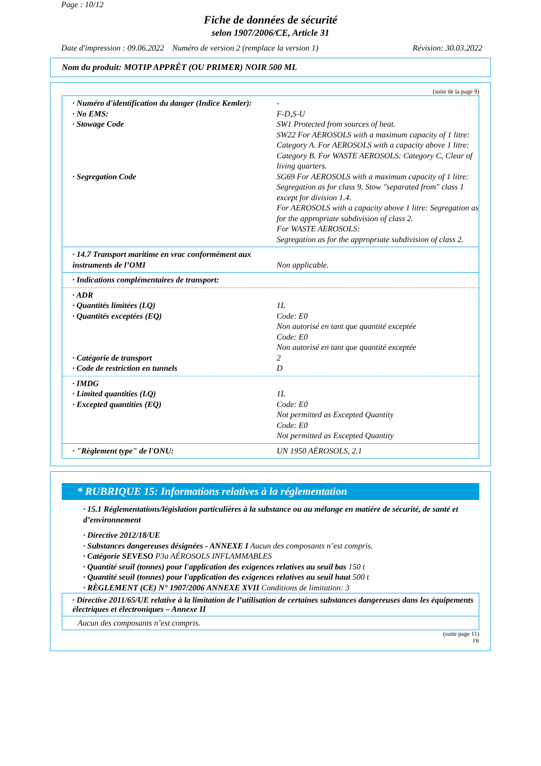Page : 10/12
Fiche de données de sécurité
selon 1907/2006/CE, Article 31
Date d'impression : 09.06.2022 Numéro de version 2 (remplace la version 1) Révision: 30.03.2022
Nom du produit: MOTIP APPRÊT (OU PRIMER) NOIR 500 ML
(suite de la page 9)
· Numéro d'identification du danger (Indice Kemler):
-
· No EMS: F-D,S-U
· Stowage Code SW1 Protected from sources of heat.
SW22 For AEROSOLS with a maximum capacity of 1 litre: Category A. For AEROSOLS with a capacity above 1 litre: Category B. For WASTE AEROSOLS: Category C, Clear of living quarters.
· Segregation Code SG69 For AEROSOLS with a maximum capacity of 1 litre:
Segregation as for class 9. Stow "separated from" class 1 except for division 1.4.
For AEROSOLS with a capacity above 1 litre: Segregation as for the appropriate subdivision of class 2.
For WASTE AEROSOLS:
Segregation as for the appropriate subdivision of class 2.
· 14.7 Transport maritime en vrac conformément aux instruments de l’OMI
Non applicable.
· Indications complémentaires de transport:
· ADR
· Quantités limitées (LQ) 1L
· Quantités exceptées (EQ) Code: E0
Non autorisé en tant que quantité exceptée
Code: E0
Non autorisé en tant que quantité exceptée
· Catégorie de transport 2
· Code de restriction en tunnels D
· IMDG
· Limited quantities (LQ) 1L
· Excepted quantities (EQ) Code: E0
Not permitted as Excepted Quantity
Code: E0
Not permitted as Excepted Quantity
· "Règlement type" de l'ONU: UN 1950 AÉROSOLS, 2.1
* RUBRIQUE 15: Informations relatives à la réglementation
· 15.1 Réglementations/législation particulières à la substance ou au mélange en matière de sécurité, de santé et d’environnement
· Directive 2012/18/UE
· Substances dangereuses désignées - ANNEXE I Aucun des composants n’est compris.
· Catégorie SEVESO P3a AÉROSOLS INFLAMMABLES
· Quantité seuil (tonnes) pour l'application des exigences relatives au seuil bas 150 t
· Quantité seuil (tonnes) pour l'application des exigences relatives au seuil haut 500 t
· RÈGLEMENT (CE) N° 1907/2006 ANNEXE XVII Conditions de limitation: 3
· Directive 2011/65/UE relative à la limitation de l’utilisation de certaines substances dangereuses dans les équipements électriques et électroniques – Annexe II
Aucun des composants n’est compris.
(suite page 11)
FR